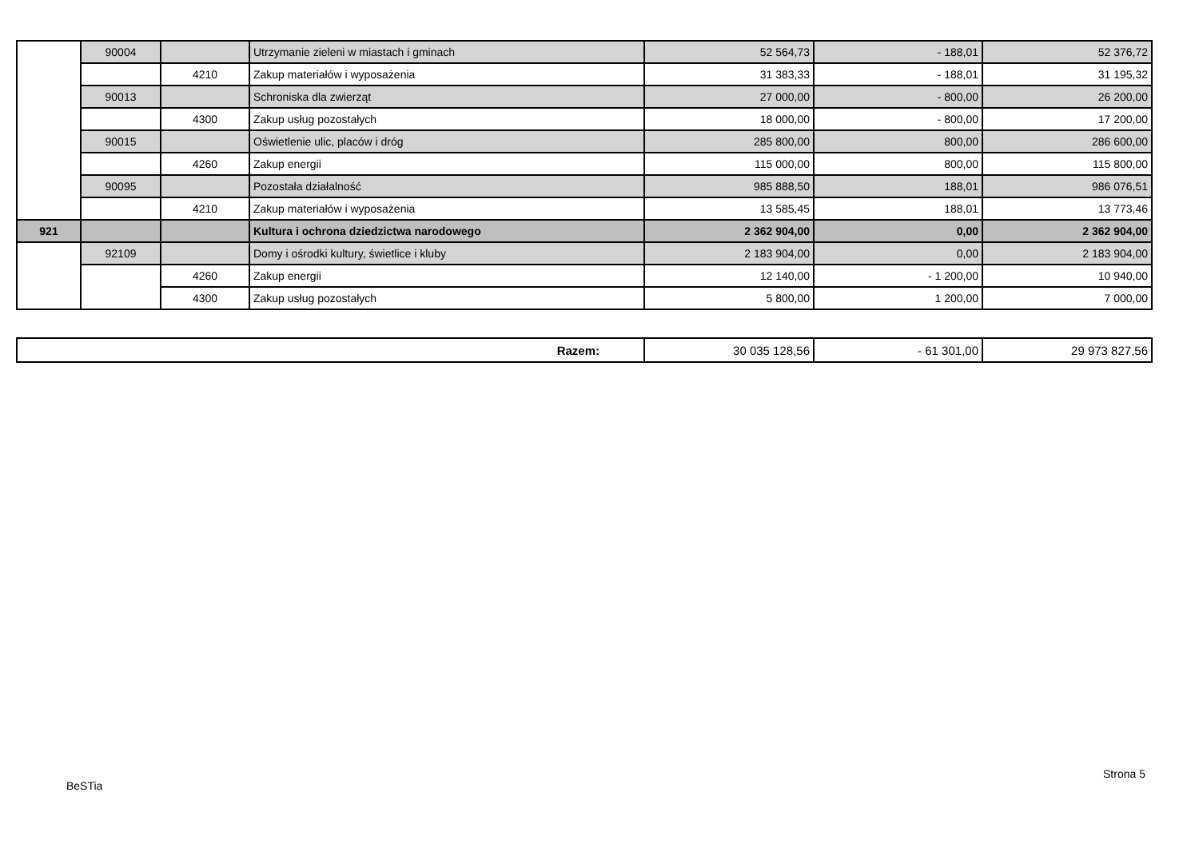| | 90004 | | Utrzymanie zieleni w miastach i gminach | 52 564,73 | - 188,01 | 52 376,72 |
| | | 4210 | Zakup materiałów i wyposażenia | 31 383,33 | - 188,01 | 31 195,32 |
| | 90013 | | Schroniska dla zwierząt | 27 000,00 | - 800,00 | 26 200,00 |
| | | 4300 | Zakup usług pozostałych | 18 000,00 | - 800,00 | 17 200,00 |
| | 90015 | | Oświetlenie ulic, placów i dróg | 285 800,00 | 800,00 | 286 600,00 |
| | | 4260 | Zakup energii | 115 000,00 | 800,00 | 115 800,00 |
| | 90095 | | Pozostała działalność | 985 888,50 | 188,01 | 986 076,51 |
| | | 4210 | Zakup materiałów i wyposażenia | 13 585,45 | 188,01 | 13 773,46 |
| 921 | | | Kultura i ochrona dziedzictwa narodowego | 2 362 904,00 | 0,00 | 2 362 904,00 |
| | 92109 | | Domy i ośrodki kultury, świetlice i kluby | 2 183 904,00 | 0,00 | 2 183 904,00 |
| | | 4260 | Zakup energii | 12 140,00 | - 1 200,00 | 10 940,00 |
| | | 4300 | Zakup usług pozostałych | 5 800,00 | 1 200,00 | 7 000,00 |
| Razem: | 30 035 128,56 | - 61 301,00 | 29 973 827,56 |
Strona 5
BeSTia